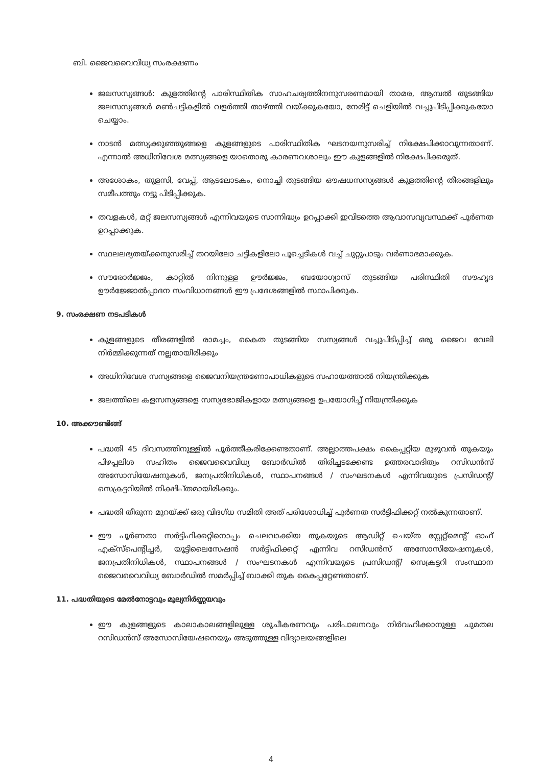ബി. ജൈവവൈവിധ്യ സംരക്ഷണം
ജലസസ്യങ്ങൾ: കുളത്തിന്റെ പാരിസ്ഥിതിക സാഹചര്യത്തിനനുസരണമായി താമര, ആമ്പൽ തുടങ്ങിയ ജലസസ്യങ്ങൾ മൺചട്ടികളിൽ വളർത്തി താഴ്ത്തി വയ്ക്കുകയോ, നേരിട്ട് ചെളിയിൽ വച്ചുപിടിപ്പിക്കുകയോ ചെയ്യാം.
നാടൻ മത്സ്യക്കുഞ്ഞുങ്ങളെ കുളങ്ങളുടെ പാരിസ്ഥിതിക ഘടനയനുസരിച്ച് നിക്ഷേപിക്കാവുന്നതാണ്. എന്നാൽ അധിനിവേശ മത്സ്യങ്ങളെ യാതൊരു കാരണവശാലും ഈ കുളങ്ങളിൽ നിക്ഷേപിക്കരുത്.
അശോകം, തുളസി, വേപ്പ്, ആടലോടകം, നൊച്ചി തുടങ്ങിയ ഔഷധസസ്യങ്ങൾ കുളത്തിന്റെ തീരങ്ങളിലും സമീപത്തും നട്ടു പിടിപ്പിക്കുക.
തവളകൾ, മറ്റ് ജലസസ്യങ്ങൾ എന്നിവയുടെ സാന്നിദ്ധ്യം ഉറപ്പാക്കി ഇവിടത്തെ ആവാസവ്യവസ്ഥക്ക് പൂർണത ഉറപ്പാക്കുക.
സ്ഥലലഭ്യതയ്ക്കനുസരിച്ച് തറയിലോ ചട്ടികളിലോ പൂച്ചെടികൾ വച്ച് ചുറ്റുപാടും വർണാഭമാക്കുക.
സൗരോർജ്ജം, കാറ്റിൽ നിന്നുള്ള ഊർജ്ജം, ബയോഗ്യാസ് തുടങ്ങിയ പരിസ്ഥിതി സൗഹൃദ ഊർജ്ജോൽപ്പാദന സംവിധാനങ്ങൾ ഈ പ്രദേശങ്ങളിൽ സ്ഥാപിക്കുക.
9. സംരക്ഷണ നടപടികൾ
കുളങ്ങളുടെ തീരങ്ങളിൽ രാമച്ചം, കൈത തുടങ്ങിയ സസ്യങ്ങൾ വച്ചുപിടിപ്പിച്ച് ഒരു ജൈവ വേലി നിർമ്മിക്കുന്നത് നല്ലതായിരിക്കും
അധിനിവേശ സസ്യങ്ങളെ ജൈവനിയന്ത്രണോപാധികളുടെ സഹായത്താൽ നിയന്ത്രിക്കുക
ജലത്തിലെ കളസസ്യങ്ങളെ സസ്യഭോജികളായ മത്സ്യങ്ങളെ ഉപയോഗിച്ച് നിയന്ത്രിക്കുക
10. അക്കൗണ്ടിങ്ങ്
പദ്ധതി 45 ദിവസത്തിനുള്ളിൽ പൂർത്തീകരിക്കേണ്ടതാണ്. അല്ലാത്തപക്ഷം കൈപ്പറ്റിയ മുഴുവൻ തുകയും പിഴപ്പലിശ സഹിതം ജൈവവൈവിധ്യ ബോർഡിൽ തിരിച്ചടക്കേണ്ട ഉത്തരവാദിത്വം റസിഡൻസ് അസോസിയേഷനുകൾ, ജനപ്രതിനിധികൾ, സ്ഥാപനങ്ങൾ / സംഘടനകൾ എന്നിവയുടെ പ്രസിഡന്റ്/ സെക്രട്ടറിയിൽ നിക്ഷിപ്തമായിരിക്കും.
പദ്ധതി തീരുന്ന മുറയ്ക്ക് ഒരു വിദഗ്ധ സമിതി അത് പരിശോധിച്ച് പൂർണത സർട്ടിഫിക്കറ്റ് നൽകുന്നതാണ്.
ഈ പൂർണതാ സർട്ടിഫിക്കറ്റിനൊപ്പം ചെലവാക്കിയ തുകയുടെ ആഡിറ്റ് ചെയ്ത സ്റ്റേറ്റ്മെന്റ് ഓഫ് എക്സ്പെന്റിച്ചർ, യൂട്ടിലൈസേഷൻ സർട്ടിഫിക്കറ്റ് എന്നിവ റസിഡൻസ് അസോസിയേഷനുകൾ, ജനപ്രതിനിധികൾ, സ്ഥാപനങ്ങൾ / സംഘടനകൾ എന്നിവയുടെ പ്രസിഡന്റ്/ സെക്രട്ടറി സംസ്ഥാന ജൈവവൈവിധ്യ ബോർഡിൽ സമർപ്പിച്ച് ബാക്കി തുക കൈപ്പറ്റേണ്ടതാണ്.
11. പദ്ധതിയുടെ മേൽനോട്ടവും മൂല്യനിർണ്ണയവും
ഈ കുളങ്ങളുടെ കാലാകാലങ്ങളിലുള്ള ശുചീകരണവും പരിപാലനവും നിർവഹിക്കാനുള്ള ചുമതല റസിഡൻസ് അസോസിയേഷനെയും അടുത്തുള്ള വിദ്യാലയങ്ങളിലെ
4